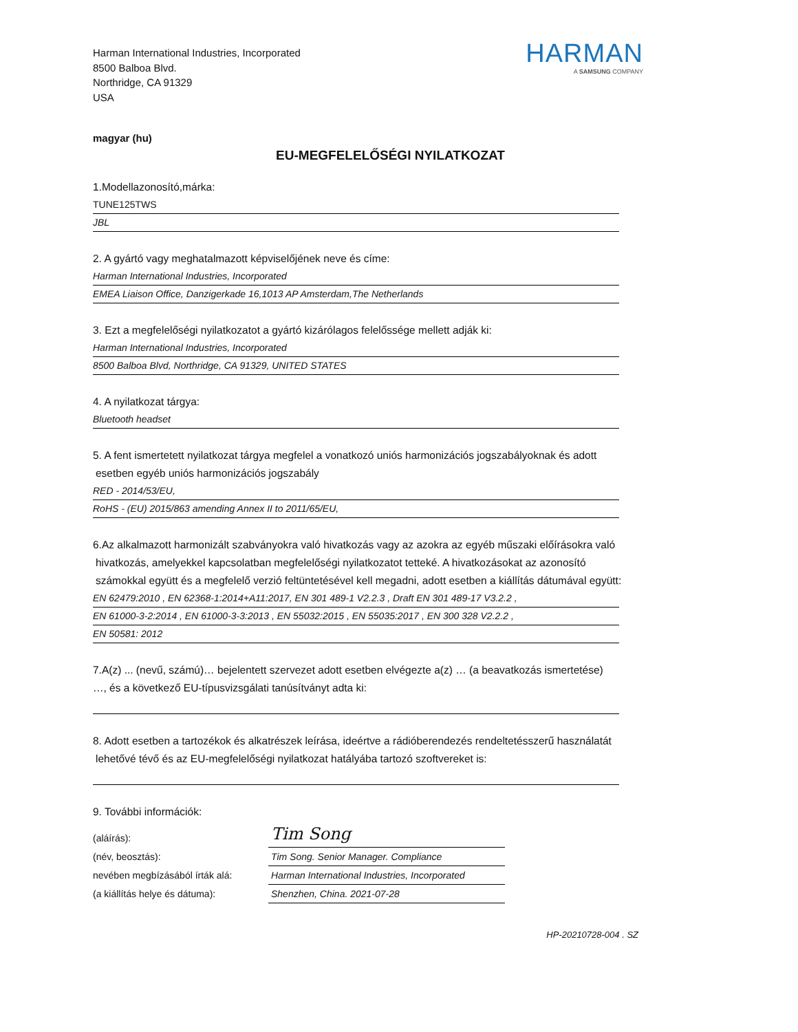Harman International Industries, Incorporated
8500 Balboa Blvd.
Northridge, CA 91329
USA
HARMAN
A SAMSUNG COMPANY
magyar (hu)
EU-MEGFELELŐSÉGI NYILATKOZAT
1.Modellazonosító,márka:
TUNE125TWS
JBL
2. A gyártó vagy meghatalmazott képviselőjének neve és címe:
Harman International Industries, Incorporated
EMEA Liaison Office, Danzigerkade 16,1013 AP Amsterdam,The Netherlands
3. Ezt a megfelelőségi nyilatkozatot a gyártó kizárólagos felelőssége mellett adják ki:
Harman International Industries, Incorporated
8500 Balboa Blvd, Northridge, CA 91329, UNITED STATES
4. A nyilatkozat tárgya:
Bluetooth headset
5. A fent ismertetett nyilatkozat tárgya megfelel a vonatkozó uniós harmonizációs jogszabályoknak és adott
esetben egyéb uniós harmonizációs jogszabály
RED - 2014/53/EU,
RoHS - (EU) 2015/863 amending Annex II to 2011/65/EU,
6.Az alkalmazott harmonizált szabványokra való hivatkozás vagy az azokra az egyéb műszaki előírásokra való
hivatkozás, amelyekkel kapcsolatban megfelelőségi nyilatkozatot tetteké. A hivatkozásokat az azonosító
számokkal együtt és a megfelelő verzió feltüntetésével kell megadni, adott esetben a kiállítás dátumával együtt:
EN 62479:2010 , EN 62368-1:2014+A11:2017, EN 301 489-1 V2.2.3 , Draft EN 301 489-17 V3.2.2 ,
EN 61000-3-2:2014 , EN 61000-3-3:2013 , EN 55032:2015 , EN 55035:2017 , EN 300 328 V2.2.2 ,
EN 50581: 2012
7.A(z) ... (nevű, számú)… bejelentett szervezet adott esetben elvégezte a(z) … (a beavatkozás ismertetése)
…, és a következő EU-típusvizsgálati tanúsítványt adta ki:
8. Adott esetben a tartozékok és alkatrészek leírása, ideértve a rádióberendezés rendeltetésszerű használatát
lehetővé tévő és az EU-megfelelőségi nyilatkozat hatályába tartozó szoftvereket is:
9. További információk:
(aláírás):
Tim Song
(név, beosztás): Tim Song. Senior Manager. Compliance
nevében megbízásából írták alá:
Harman International Industries, Incorporated
(a kiállítás helye és dátuma): Shenzhen, China. 2021-07-28
HP-20210728-004 . SZ